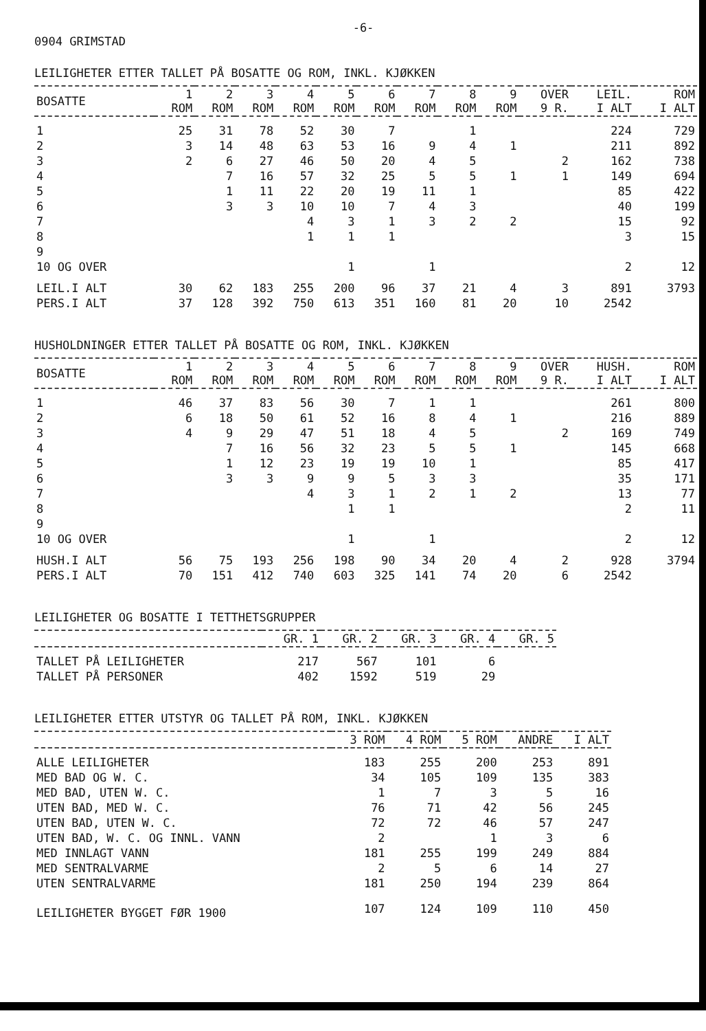-6-
0904 GRIMSTAD
LEILIGHETER ETTER TALLET PÅ BOSATTE OG ROM, INKL. KJØKKEN
| BOSATTE | 1 ROM | 2 ROM | 3 ROM | 4 ROM | 5 ROM | 6 ROM | 7 ROM | 8 ROM | 9 ROM | OVER 9 R. | LEIL. I ALT | ROM I ALT |
| --- | --- | --- | --- | --- | --- | --- | --- | --- | --- | --- | --- | --- |
| 1 | 25 | 31 | 78 | 52 | 30 | 7 | | 1 | | | 224 | 729 |
| 2 | 3 | 14 | 48 | 63 | 53 | 16 | 9 | 4 | 1 | | 211 | 892 |
| 3 | 2 | 6 | 27 | 46 | 50 | 20 | 4 | 5 | | 2 | 162 | 738 |
| 4 | | 7 | 16 | 57 | 32 | 25 | 5 | 5 | 1 | 1 | 149 | 694 |
| 5 | | 1 | 11 | 22 | 20 | 19 | 11 | 1 | | | 85 | 422 |
| 6 | | 3 | 3 | 10 | 10 | 7 | 4 | 3 | | | 40 | 199 |
| 7 | | | | 4 | 3 | 1 | 3 | 2 | 2 | | 15 | 92 |
| 8 | | | | 1 | 1 | 1 | | | | | 3 | 15 |
| 9 | | | | | | | | | | | | |
| 10 OG OVER | | | | | 1 | | 1 | | | | 2 | 12 |
| LEIL.I ALT | 30 | 62 | 183 | 255 | 200 | 96 | 37 | 21 | 4 | 3 | 891 | 3793 |
| PERS.I ALT | 37 | 128 | 392 | 750 | 613 | 351 | 160 | 81 | 20 | 10 | 2542 | |
HUSHOLDNINGER ETTER TALLET PÅ BOSATTE OG ROM, INKL. KJØKKEN
| BOSATTE | 1 ROM | 2 ROM | 3 ROM | 4 ROM | 5 ROM | 6 ROM | 7 ROM | 8 ROM | 9 ROM | OVER 9 R. | HUSH. I ALT | ROM I ALT |
| --- | --- | --- | --- | --- | --- | --- | --- | --- | --- | --- | --- | --- |
| 1 | 46 | 37 | 83 | 56 | 30 | 7 | 1 | 1 | | | 261 | 800 |
| 2 | 6 | 18 | 50 | 61 | 52 | 16 | 8 | 4 | 1 | | 216 | 889 |
| 3 | 4 | 9 | 29 | 47 | 51 | 18 | 4 | 5 | | 2 | 169 | 749 |
| 4 | | 7 | 16 | 56 | 32 | 23 | 5 | 5 | 1 | | 145 | 668 |
| 5 | | 1 | 12 | 23 | 19 | 19 | 10 | 1 | | | 85 | 417 |
| 6 | | 3 | 3 | 9 | 9 | 5 | 3 | 3 | | | 35 | 171 |
| 7 | | | | 4 | 3 | 1 | 2 | 1 | 2 | | 13 | 77 |
| 8 | | | | | 1 | 1 | | | | | 2 | 11 |
| 9 | | | | | | | | | | | | |
| 10 OG OVER | | | | | 1 | | 1 | | | | 2 | 12 |
| HUSH.I ALT | 56 | 75 | 193 | 256 | 198 | 90 | 34 | 20 | 4 | 2 | 928 | 3794 |
| PERS.I ALT | 70 | 151 | 412 | 740 | 603 | 325 | 141 | 74 | 20 | 6 | 2542 | |
LEILIGHETER OG BOSATTE I TETTHETSGRUPPER
| | GR. 1 | GR. 2 | GR. 3 | GR. 4 | GR. 5 |
| --- | --- | --- | --- | --- | --- |
| TALLET PÅ LEILIGHETER | 217 | 567 | 101 | 6 | |
| TALLET PÅ PERSONER | 402 | 1592 | 519 | 29 | |
LEILIGHETER ETTER UTSTYR OG TALLET PÅ ROM, INKL. KJØKKEN
| | 3 ROM | 4 ROM | 5 ROM | ANDRE | I ALT |
| --- | --- | --- | --- | --- | --- |
| ALLE LEILIGHETER | 183 | 255 | 200 | 253 | 891 |
| MED BAD OG W. C. | 34 | 105 | 109 | 135 | 383 |
| MED BAD, UTEN W. C. | 1 | 7 | 3 | 5 | 16 |
| UTEN BAD, MED W. C. | 76 | 71 | 42 | 56 | 245 |
| UTEN BAD, UTEN W. C. | 72 | 72 | 46 | 57 | 247 |
| UTEN BAD, W. C. OG INNL. VANN | 2 | | 1 | 3 | 6 |
| MED INNLAGT VANN | 181 | 255 | 199 | 249 | 884 |
| MED SENTRALVARME | 2 | 5 | 6 | 14 | 27 |
| UTEN SENTRALVARME | 181 | 250 | 194 | 239 | 864 |
| LEILIGHETER BYGGET FØR 1900 | 107 | 124 | 109 | 110 | 450 |